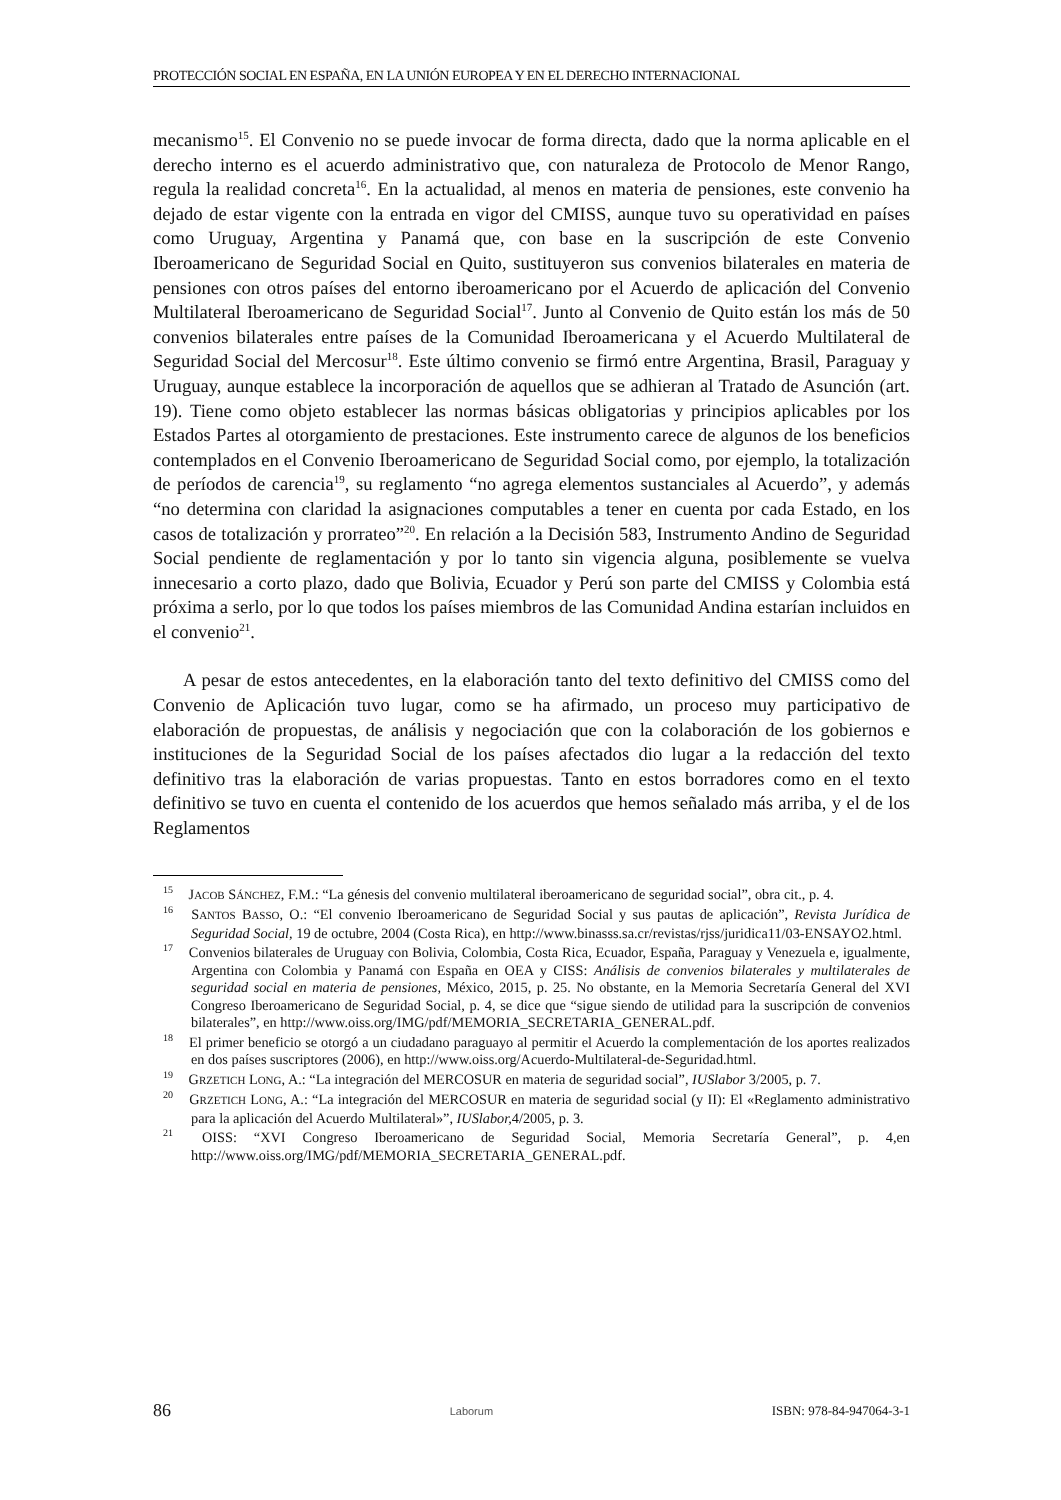PROTECCIÓN SOCIAL EN ESPAÑA, EN LA UNIÓN EUROPEA Y EN EL DERECHO INTERNACIONAL
mecanismo<sup>15</sup>. El Convenio no se puede invocar de forma directa, dado que la norma aplicable en el derecho interno es el acuerdo administrativo que, con naturaleza de Protocolo de Menor Rango, regula la realidad concreta<sup>16</sup>. En la actualidad, al menos en materia de pensiones, este convenio ha dejado de estar vigente con la entrada en vigor del CMISS, aunque tuvo su operatividad en países como Uruguay, Argentina y Panamá que, con base en la suscripción de este Convenio Iberoamericano de Seguridad Social en Quito, sustituyeron sus convenios bilaterales en materia de pensiones con otros países del entorno iberoamericano por el Acuerdo de aplicación del Convenio Multilateral Iberoamericano de Seguridad Social<sup>17</sup>. Junto al Convenio de Quito están los más de 50 convenios bilaterales entre países de la Comunidad Iberoamericana y el Acuerdo Multilateral de Seguridad Social del Mercosur<sup>18</sup>. Este último convenio se firmó entre Argentina, Brasil, Paraguay y Uruguay, aunque establece la incorporación de aquellos que se adhieran al Tratado de Asunción (art. 19). Tiene como objeto establecer las normas básicas obligatorias y principios aplicables por los Estados Partes al otorgamiento de prestaciones. Este instrumento carece de algunos de los beneficios contemplados en el Convenio Iberoamericano de Seguridad Social como, por ejemplo, la totalización de períodos de carencia<sup>19</sup>, su reglamento “no agrega elementos sustanciales al Acuerdo”, y además “no determina con claridad la asignaciones computables a tener en cuenta por cada Estado, en los casos de totalización y prorrateo”<sup>20</sup>. En relación a la Decisión 583, Instrumento Andino de Seguridad Social pendiente de reglamentación y por lo tanto sin vigencia alguna, posiblemente se vuelva innecesario a corto plazo, dado que Bolivia, Ecuador y Perú son parte del CMISS y Colombia está próxima a serlo, por lo que todos los países miembros de las Comunidad Andina estarían incluidos en el convenio<sup>21</sup>.
A pesar de estos antecedentes, en la elaboración tanto del texto definitivo del CMISS como del Convenio de Aplicación tuvo lugar, como se ha afirmado, un proceso muy participativo de elaboración de propuestas, de análisis y negociación que con la colaboración de los gobiernos e instituciones de la Seguridad Social de los países afectados dio lugar a la redacción del texto definitivo tras la elaboración de varias propuestas. Tanto en estos borradores como en el texto definitivo se tuvo en cuenta el contenido de los acuerdos que hemos señalado más arriba, y el de los Reglamentos
<sup>15</sup> JACOB SÁNCHEZ, F.M.: “La génesis del convenio multilateral iberoamericano de seguridad social”, obra cit., p. 4.
<sup>16</sup> SANTOS BASSO, O.: “El convenio Iberoamericano de Seguridad Social y sus pautas de aplicación”, Revista Jurídica de Seguridad Social, 19 de octubre, 2004 (Costa Rica), en http://www.binasss.sa.cr/revistas/rjss/juridica11/03-ENSAYO2.html.
<sup>17</sup> Convenios bilaterales de Uruguay con Bolivia, Colombia, Costa Rica, Ecuador, España, Paraguay y Venezuela e, igualmente, Argentina con Colombia y Panamá con España en OEA y CISS: Análisis de convenios bilaterales y multilaterales de seguridad social en materia de pensiones, México, 2015, p. 25. No obstante, en la Memoria Secretaría General del XVI Congreso Iberoamericano de Seguridad Social, p. 4, se dice que “sigue siendo de utilidad para la suscripción de convenios bilaterales”, en http://www.oiss.org/IMG/pdf/MEMORIA_SECRETARIA_GENERAL.pdf.
<sup>18</sup> El primer beneficio se otorgó a un ciudadano paraguayo al permitir el Acuerdo la complementación de los aportes realizados en dos países suscriptores (2006), en http://www.oiss.org/Acuerdo-Multilateral-de-Seguridad.html.
<sup>19</sup> GRZETICH LONG, A.: “La integración del MERCOSUR en materia de seguridad social”, IUSlabor 3/2005, p. 7.
<sup>20</sup> GRZETICH LONG, A.: “La integración del MERCOSUR en materia de seguridad social (y II): El «Reglamento administrativo para la aplicación del Acuerdo Multilateral»”, IUSlabor, 4/2005, p. 3.
<sup>21</sup> OISS: “XVI Congreso Iberoamericano de Seguridad Social, Memoria Secretaría General”, p. 4,en http://www.oiss.org/IMG/pdf/MEMORIA_SECRETARIA_GENERAL.pdf.
86 Laborum ISBN: 978-84-947064-3-1